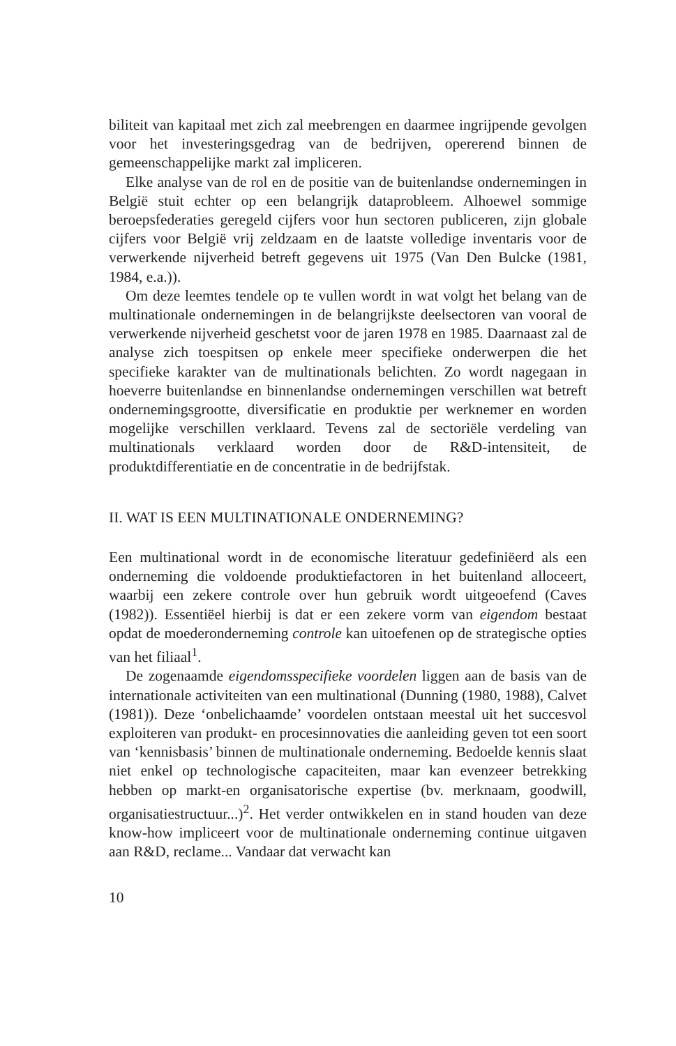biliteit van kapitaal met zich zal meebrengen en daarmee ingrijpende gevolgen voor het investeringsgedrag van de bedrijven, opererend binnen de gemeenschappelijke markt zal impliceren.
Elke analyse van de rol en de positie van de buitenlandse ondernemingen in België stuit echter op een belangrijk dataprobleem. Alhoewel sommige beroepsfederaties geregeld cijfers voor hun sectoren publiceren, zijn globale cijfers voor België vrij zeldzaam en de laatste volledige inventaris voor de verwerkende nijverheid betreft gegevens uit 1975 (Van Den Bulcke (1981, 1984, e.a.)).
Om deze leemtes tendele op te vullen wordt in wat volgt het belang van de multinationale ondernemingen in de belangrijkste deelsectoren van vooral de verwerkende nijverheid geschetst voor de jaren 1978 en 1985. Daarnaast zal de analyse zich toespitsen op enkele meer specifieke onderwerpen die het specifieke karakter van de multinationals belichten. Zo wordt nagegaan in hoeverre buitenlandse en binnenlandse ondernemingen verschillen wat betreft ondernemingsgrootte, diversificatie en produktie per werknemer en worden mogelijke verschillen verklaard. Tevens zal de sectoriële verdeling van multinationals verklaard worden door de R&D-intensiteit, de produktdifferentiatie en de concentratie in de bedrijfstak.
II. WAT IS EEN MULTINATIONALE ONDERNEMING?
Een multinational wordt in de economische literatuur gedefiniëerd als een onderneming die voldoende produktiefactoren in het buitenland alloceert, waarbij een zekere controle over hun gebruik wordt uitgeoefend (Caves (1982)). Essentiëel hierbij is dat er een zekere vorm van eigendom bestaat opdat de moederonderneming controle kan uitoefenen op de strategische opties van het filiaal<sup>1</sup>.
De zogenaamde eigendomsspecifieke voordelen liggen aan de basis van de internationale activiteiten van een multinational (Dunning (1980, 1988), Calvet (1981)). Deze ‘onbelichaamde’ voordelen ontstaan meestal uit het succesvol exploiteren van produkt- en procesinnovaties die aanleiding geven tot een soort van ‘kennisbasis’ binnen de multinationale onderneming. Bedoelde kennis slaat niet enkel op technologische capaciteiten, maar kan evenzeer betrekking hebben op markt-en organisatorische expertise (bv. merknaam, goodwill, organisatiestructuur...)<sup>2</sup>. Het verder ontwikkelen en in stand houden van deze know-how impliceert voor de multinationale onderneming continue uitgaven aan R&D, reclame... Vandaar dat verwacht kan
10